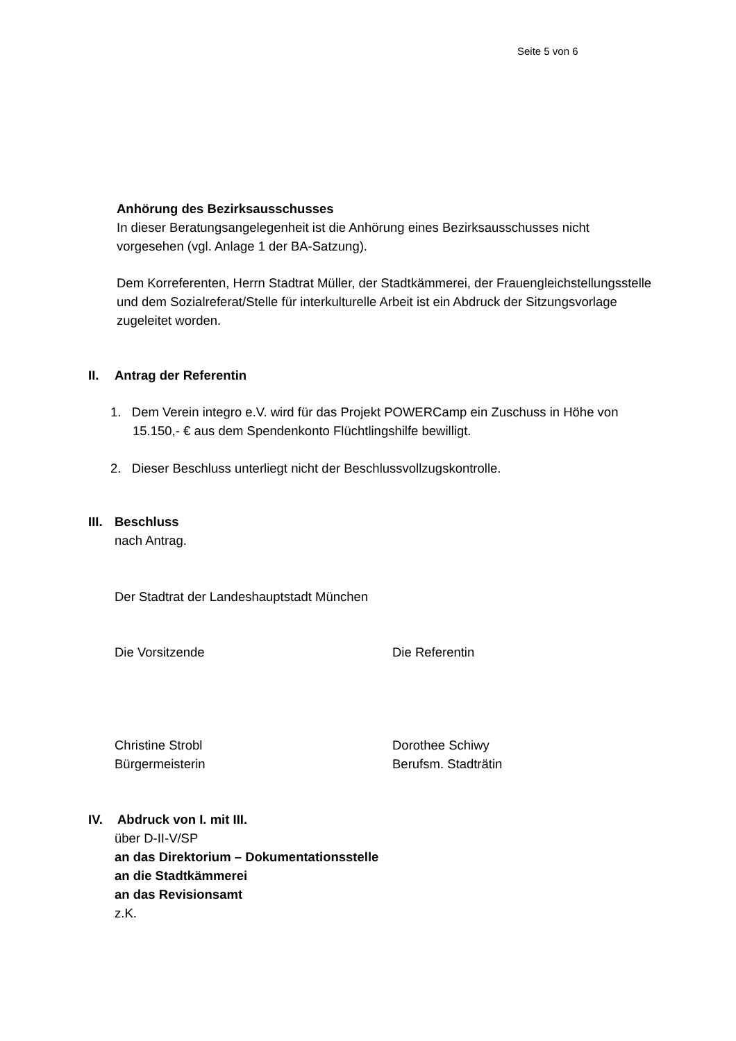Seite 5 von 6
Anhörung des Bezirksausschusses
In dieser Beratungsangelegenheit ist die Anhörung eines Bezirksausschusses nicht vorgesehen (vgl. Anlage 1 der BA-Satzung).
Dem Korreferenten, Herrn Stadtrat Müller, der Stadtkämmerei, der Frauengleichstellungsstelle und dem Sozialreferat/Stelle für interkulturelle Arbeit ist ein Abdruck der Sitzungsvorlage zugeleitet worden.
II. Antrag der Referentin
1. Dem Verein integro e.V. wird für das Projekt POWERCamp ein Zuschuss in Höhe von 15.150,- € aus dem Spendenkonto Flüchtlingshilfe bewilligt.
2. Dieser Beschluss unterliegt nicht der Beschlussvollzugskontrolle.
III. Beschluss
nach Antrag.
Der Stadtrat der Landeshauptstadt München
Die Vorsitzende Die Referentin
Christine Strobl
Bürgermeisterin
Dorothee Schiwy
Berufsm. Stadträtin
IV. Abdruck von I. mit III.
über D-II-V/SP
an das Direktorium – Dokumentationsstelle
an die Stadtkämmerei
an das Revisionsamt
z.K.